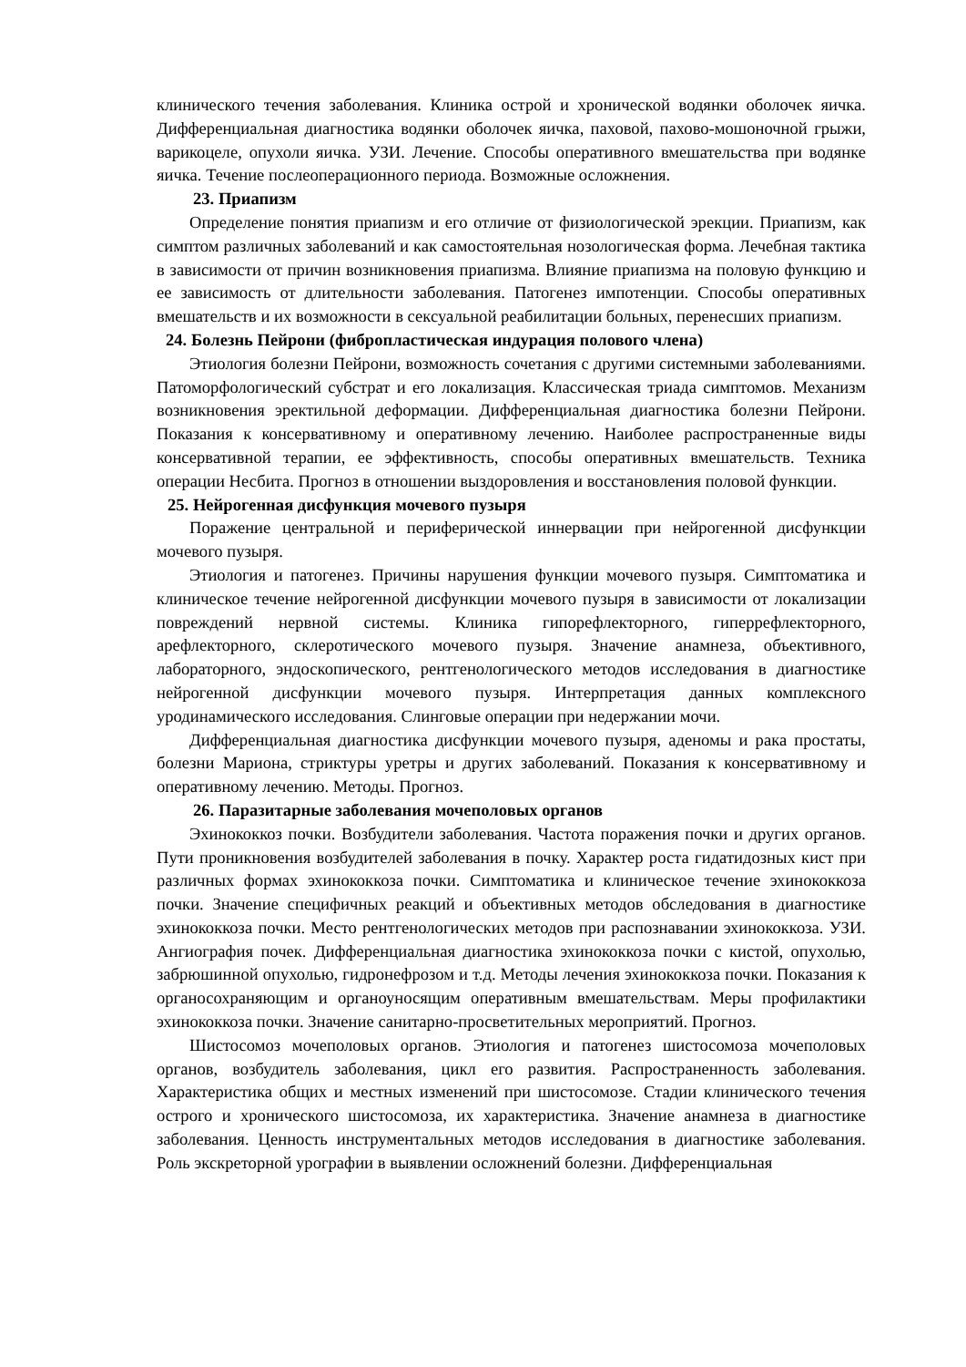клинического течения заболевания. Клиника острой и хронической водянки оболочек яичка. Дифференциальная диагностика водянки оболочек яичка, паховой, пахово-мошоночной грыжи, варикоцеле, опухоли яичка. УЗИ. Лечение. Способы оперативного вмешательства при водянке яичка. Течение послеоперационного периода. Возможные осложнения.
23. Приапизм
Определение понятия приапизм и его отличие от физиологической эрекции. Приапизм, как симптом различных заболеваний и как самостоятельная нозологическая форма. Лечебная тактика в зависимости от причин возникновения приапизма. Влияние приапизма на половую функцию и ее зависимость от длительности заболевания. Патогенез импотенции. Способы оперативных вмешательств и их возможности в сексуальной реабилитации больных, перенесших приапизм.
24. Болезнь Пейрони (фибропластическая индурация полового члена)
Этиология болезни Пейрони, возможность сочетания с другими системными заболеваниями. Патоморфологический субстрат и его локализация. Классическая триада симптомов. Механизм возникновения эректильной деформации. Дифференциальная диагностика болезни Пейрони. Показания к консервативному и оперативному лечению. Наиболее распространенные виды консервативной терапии, ее эффективность, способы оперативных вмешательств. Техника операции Несбита. Прогноз в отношении выздоровления и восстановления половой функции.
25. Нейрогенная дисфункция мочевого пузыря
Поражение центральной и периферической иннервации при нейрогенной дисфункции мочевого пузыря.
Этиология и патогенез. Причины нарушения функции мочевого пузыря. Симптоматика и клиническое течение нейрогенной дисфункции мочевого пузыря в зависимости от локализации повреждений нервной системы. Клиника гипорефлекторного, гиперрефлекторного, арефлекторного, склеротического мочевого пузыря. Значение анамнеза, объективного, лабораторного, эндоскопического, рентгенологического методов исследования в диагностике нейрогенной дисфункции мочевого пузыря. Интерпретация данных комплексного уродинамического исследования. Слинговые операции при недержании мочи.
Дифференциальная диагностика дисфункции мочевого пузыря, аденомы и рака простаты, болезни Мариона, стриктуры уретры и других заболеваний. Показания к консервативному и оперативному лечению. Методы. Прогноз.
26. Паразитарные заболевания мочеполовых органов
Эхинококкоз почки. Возбудители заболевания. Частота поражения почки и других органов. Пути проникновения возбудителей заболевания в почку. Характер роста гидатидозных кист при различных формах эхинококкоза почки. Симптоматика и клиническое течение эхинококкоза почки. Значение специфичных реакций и объективных методов обследования в диагностике эхинококкоза почки. Место рентгенологических методов при распознавании эхинококкоза. УЗИ. Ангиография почек. Дифференциальная диагностика эхинококкоза почки с кистой, опухолью, забрюшинной опухолью, гидронефрозом и т.д. Методы лечения эхинококкоза почки. Показания к органосохраняющим и органоуносящим оперативным вмешательствам. Меры профилактики эхинококкоза почки. Значение санитарно-просветительных мероприятий. Прогноз.
Шистосомоз мочеполовых органов. Этиология и патогенез шистосомоза мочеполовых органов, возбудитель заболевания, цикл его развития. Распространенность заболевания. Характеристика общих и местных изменений при шистосомозе. Стадии клинического течения острого и хронического шистосомоза, их характеристика. Значение анамнеза в диагностике заболевания. Ценность инструментальных методов исследования в диагностике заболевания. Роль экскреторной урографии в выявлении осложнений болезни. Дифференциальная